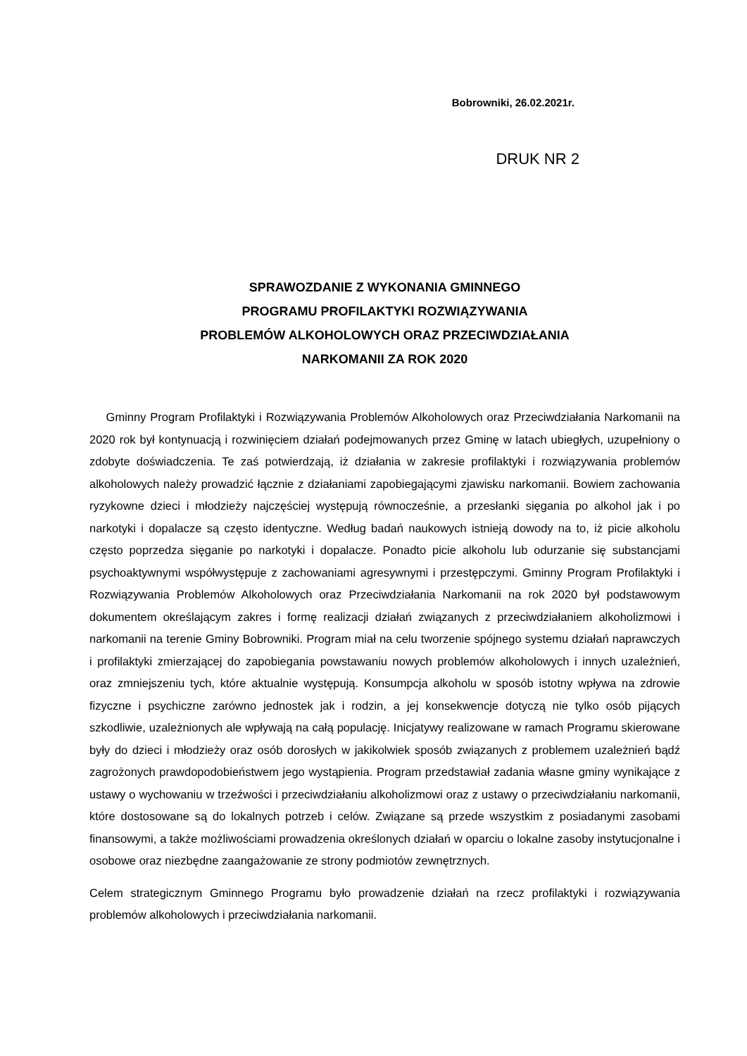Bobrowniki, 26.02.2021r.
DRUK NR 2
SPRAWOZDANIE Z WYKONANIA GMINNEGO
PROGRAMU PROFILAKTYKI ROZWIĄZYWANIA
PROBLEMÓW ALKOHOLOWYCH ORAZ PRZECIWDZIAŁANIA
NARKOMANII ZA ROK 2020
Gminny Program Profilaktyki i Rozwiązywania Problemów Alkoholowych oraz Przeciwdziałania Narkomanii na 2020 rok był kontynuacją i rozwinięciem działań podejmowanych przez Gminę w latach ubiegłych, uzupełniony o zdobyte doświadczenia. Te zaś potwierdzają, iż działania w zakresie profilaktyki i rozwiązywania problemów alkoholowych należy prowadzić łącznie z działaniami zapobiegającymi zjawisku narkomanii. Bowiem zachowania ryzykowne dzieci i młodzieży najczęściej występują równocześnie, a przesłanki sięgania po alkohol jak i po narkotyki i dopalacze są często identyczne. Według badań naukowych istnieją dowody na to, iż picie alkoholu często poprzedza sięganie po narkotyki i dopalacze. Ponadto picie alkoholu lub odurzanie się substancjami psychoaktywnymi współwystępuje z zachowaniami agresywnymi i przestępczymi. Gminny Program Profilaktyki i Rozwiązywania Problemów Alkoholowych oraz Przeciwdziałania Narkomanii na rok 2020 był podstawowym dokumentem określającym zakres i formę realizacji działań związanych z przeciwdziałaniem alkoholizmowi i narkomanii na terenie Gminy Bobrowniki. Program miał na celu tworzenie spójnego systemu działań naprawczych i profilaktyki zmierzającej do zapobiegania powstawaniu nowych problemów alkoholowych i innych uzależnień, oraz zmniejszeniu tych, które aktualnie występują. Konsumpcja alkoholu w sposób istotny wpływa na zdrowie fizyczne i psychiczne zarówno jednostek jak i rodzin, a jej konsekwencje dotyczą nie tylko osób pijących szkodliwie, uzależnionych ale wpływają na całą populację. Inicjatywy realizowane w ramach Programu skierowane były do dzieci i młodzieży oraz osób dorosłych w jakikolwiek sposób związanych z problemem uzależnień bądź zagrożonych prawdopodobieństwem jego wystąpienia. Program przedstawiał zadania własne gminy wynikające z ustawy o wychowaniu w trzeźwości i przeciwdziałaniu alkoholizmowi oraz z ustawy o przeciwdziałaniu narkomanii, które dostosowane są do lokalnych potrzeb i celów. Związane są przede wszystkim z posiadanymi zasobami finansowymi, a także możliwościami prowadzenia określonych działań w oparciu o lokalne zasoby instytucjonalne i osobowe oraz niezbędne zaangażowanie ze strony podmiotów zewnętrznych.
Celem strategicznym Gminnego Programu było prowadzenie działań na rzecz profilaktyki i rozwiązywania problemów alkoholowych i przeciwdziałania narkomanii.